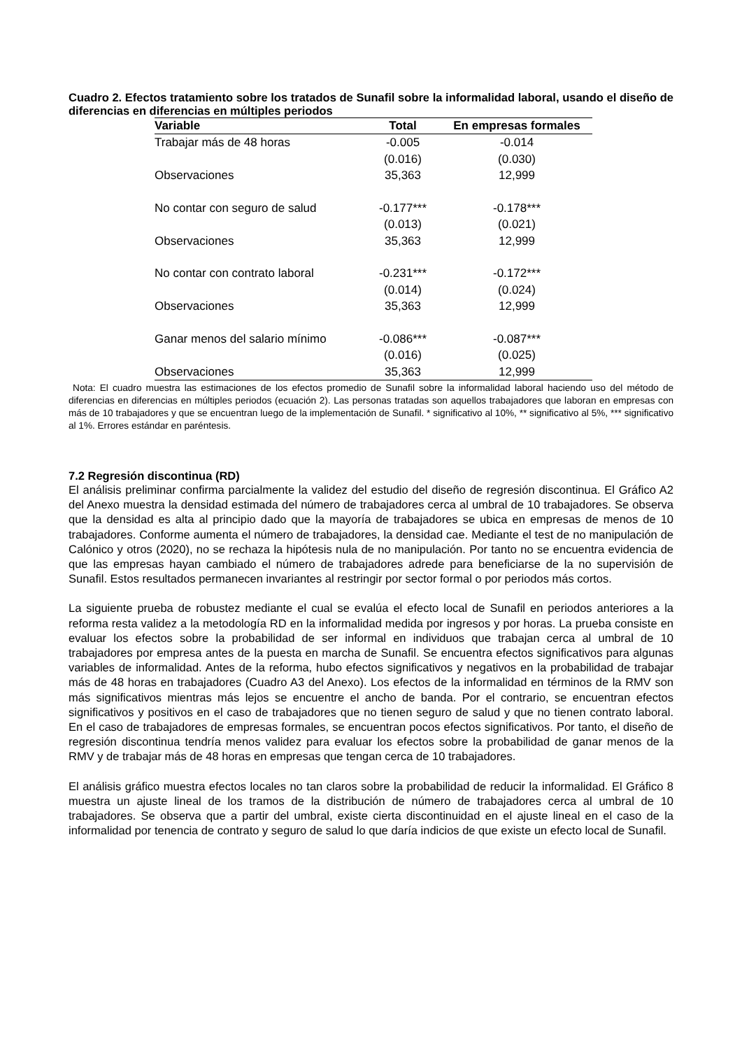Cuadro 2. Efectos tratamiento sobre los tratados de Sunafil sobre la informalidad laboral, usando el diseño de diferencias en diferencias en múltiples periodos
| Variable | Total | En empresas formales |
| --- | --- | --- |
| Trabajar más de 48 horas | -0.005 | -0.014 |
| | (0.016) | (0.030) |
| Observaciones | 35,363 | 12,999 |
| No contar con seguro de salud | -0.177*** | -0.178*** |
| | (0.013) | (0.021) |
| Observaciones | 35,363 | 12,999 |
| No contar con contrato laboral | -0.231*** | -0.172*** |
| | (0.014) | (0.024) |
| Observaciones | 35,363 | 12,999 |
| Ganar menos del salario mínimo | -0.086*** | -0.087*** |
| | (0.016) | (0.025) |
| Observaciones | 35,363 | 12,999 |
Nota: El cuadro muestra las estimaciones de los efectos promedio de Sunafil sobre la informalidad laboral haciendo uso del método de diferencias en diferencias en múltiples periodos (ecuación 2). Las personas tratadas son aquellos trabajadores que laboran en empresas con más de 10 trabajadores y que se encuentran luego de la implementación de Sunafil. * significativo al 10%, ** significativo al 5%, *** significativo al 1%. Errores estándar en paréntesis.
7.2 Regresión discontinua (RD)
El análisis preliminar confirma parcialmente la validez del estudio del diseño de regresión discontinua. El Gráfico A2 del Anexo muestra la densidad estimada del número de trabajadores cerca al umbral de 10 trabajadores. Se observa que la densidad es alta al principio dado que la mayoría de trabajadores se ubica en empresas de menos de 10 trabajadores. Conforme aumenta el número de trabajadores, la densidad cae. Mediante el test de no manipulación de Calónico y otros (2020), no se rechaza la hipótesis nula de no manipulación. Por tanto no se encuentra evidencia de que las empresas hayan cambiado el número de trabajadores adrede para beneficiarse de la no supervisión de Sunafil. Estos resultados permanecen invariantes al restringir por sector formal o por periodos más cortos.
La siguiente prueba de robustez mediante el cual se evalúa el efecto local de Sunafil en periodos anteriores a la reforma resta validez a la metodología RD en la informalidad medida por ingresos y por horas. La prueba consiste en evaluar los efectos sobre la probabilidad de ser informal en individuos que trabajan cerca al umbral de 10 trabajadores por empresa antes de la puesta en marcha de Sunafil. Se encuentra efectos significativos para algunas variables de informalidad. Antes de la reforma, hubo efectos significativos y negativos en la probabilidad de trabajar más de 48 horas en trabajadores (Cuadro A3 del Anexo). Los efectos de la informalidad en términos de la RMV son más significativos mientras más lejos se encuentre el ancho de banda. Por el contrario, se encuentran efectos significativos y positivos en el caso de trabajadores que no tienen seguro de salud y que no tienen contrato laboral. En el caso de trabajadores de empresas formales, se encuentran pocos efectos significativos. Por tanto, el diseño de regresión discontinua tendría menos validez para evaluar los efectos sobre la probabilidad de ganar menos de la RMV y de trabajar más de 48 horas en empresas que tengan cerca de 10 trabajadores.
El análisis gráfico muestra efectos locales no tan claros sobre la probabilidad de reducir la informalidad. El Gráfico 8 muestra un ajuste lineal de los tramos de la distribución de número de trabajadores cerca al umbral de 10 trabajadores. Se observa que a partir del umbral, existe cierta discontinuidad en el ajuste lineal en el caso de la informalidad por tenencia de contrato y seguro de salud lo que daría indicios de que existe un efecto local de Sunafil.